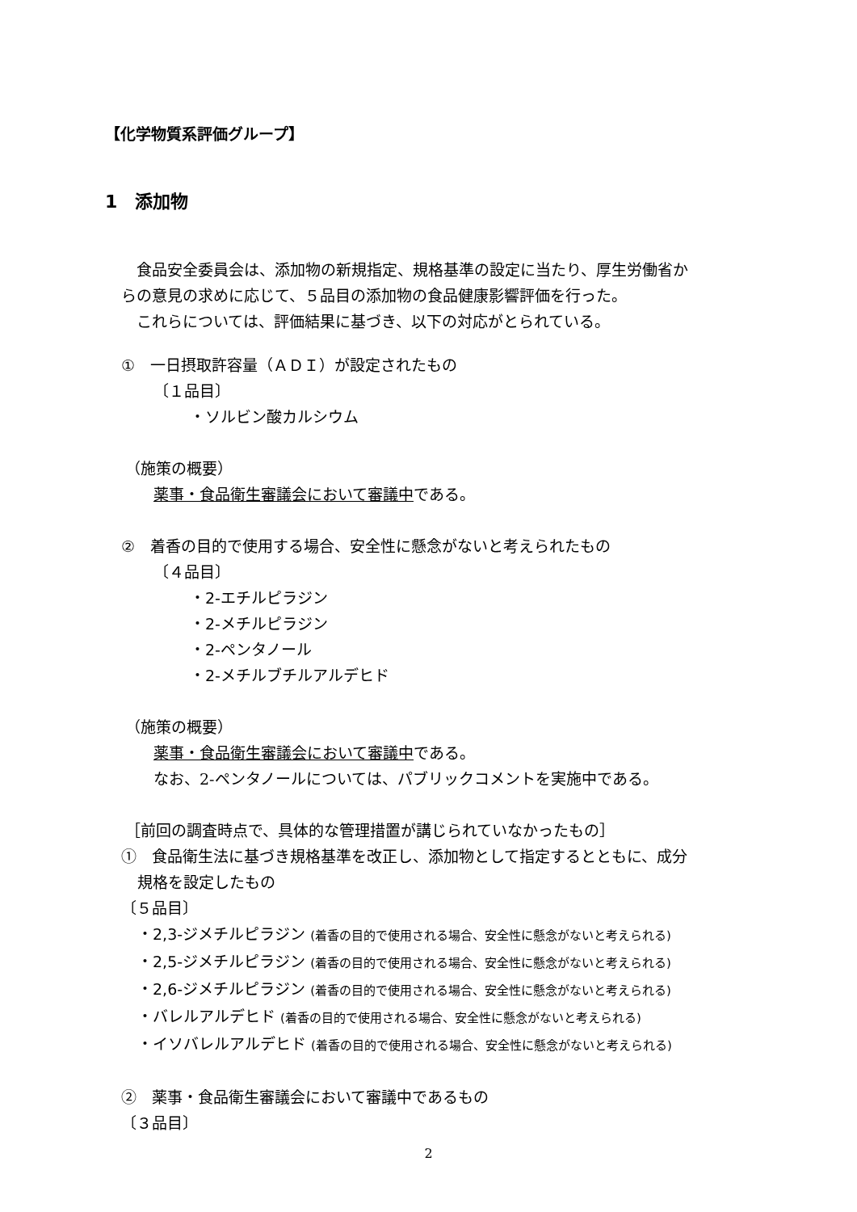【化学物質系評価グループ】
1　添加物
　食品安全委員会は、添加物の新規指定、規格基準の設定に当たり、厚生労働省か
らの意見の求めに応じて、５品目の添加物の食品健康影響評価を行った。
　これらについては、評価結果に基づき、以下の対応がとられている。
①　一日摂取許容量（ＡＤＩ）が設定されたもの
〔１品目〕
・ソルビン酸カルシウム
（施策の概要）
薬事・食品衛生審議会において審議中である。
②　着香の目的で使用する場合、安全性に懸念がないと考えられたもの
〔４品目〕
・2-エチルピラジン
・2-メチルピラジン
・2-ペンタノール
・2-メチルブチルアルデヒド
（施策の概要）
薬事・食品衛生審議会において審議中である。
なお、2-ペンタノールについては、パブリックコメントを実施中である。
［前回の調査時点で、具体的な管理措置が講じられていなかったもの］
①　食品衛生法に基づき規格基準を改正し、添加物として指定するとともに、成分
規格を設定したもの
〔５品目〕
・2,3-ジメチルピラジン (着香の目的で使用される場合、安全性に懸念がないと考えられる)
・2,5-ジメチルピラジン (着香の目的で使用される場合、安全性に懸念がないと考えられる)
・2,6-ジメチルピラジン (着香の目的で使用される場合、安全性に懸念がないと考えられる)
・バレルアルデヒド (着香の目的で使用される場合、安全性に懸念がないと考えられる)
・イソバレルアルデヒド (着香の目的で使用される場合、安全性に懸念がないと考えられる)
②　薬事・食品衛生審議会において審議中であるもの
〔３品目〕
2